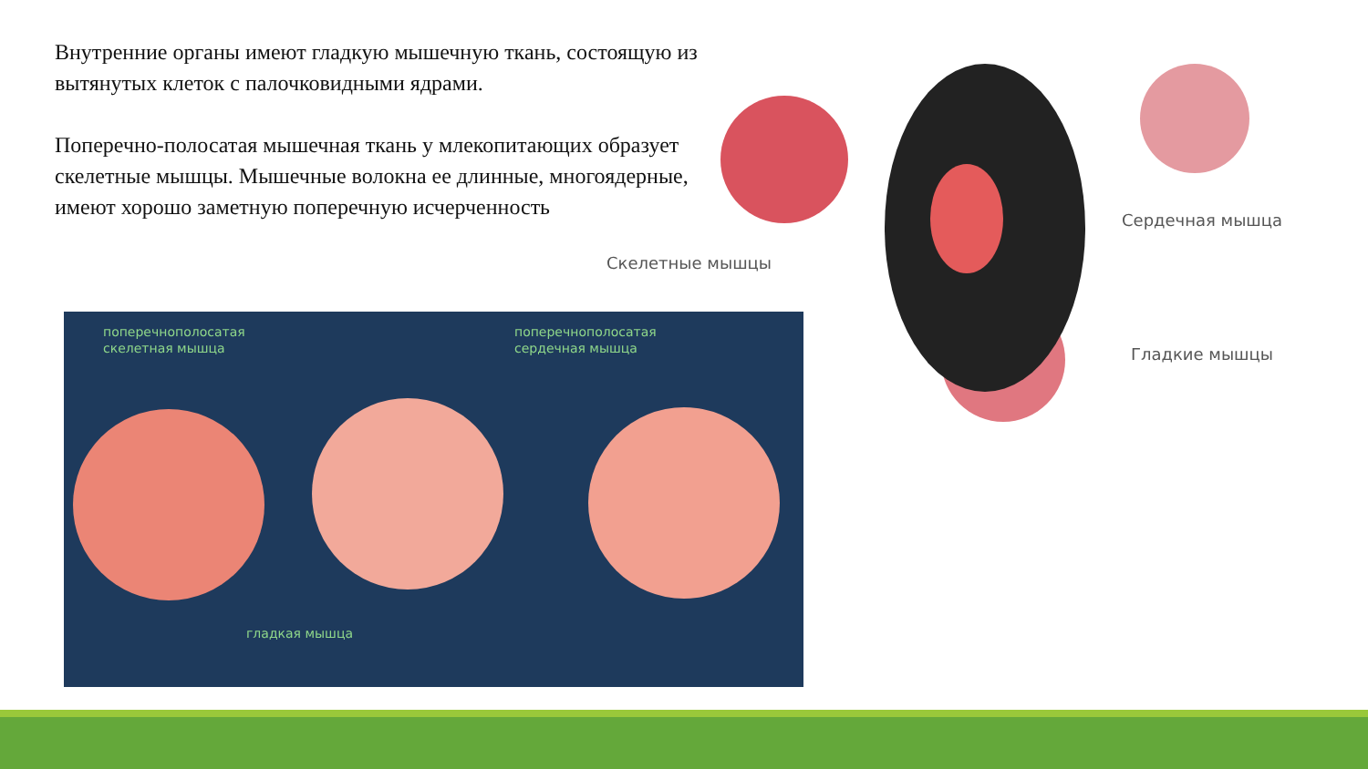Внутренние органы имеют гладкую мышечную ткань, состоящую из вытянутых клеток с палочковидными ядрами.
Поперечно-полосатая мышечная ткань у млекопитающих образует скелетные мышцы. Мышечные волокна ее длинные, многоядерные, имеют хорошо заметную поперечную исчерченность
Скелетные мышцы
Сердечная мышца
Гладкие мышцы
поперечнополосатая
скелетная мышца
поперечнополосатая
сердечная мышца
гладкая мышца